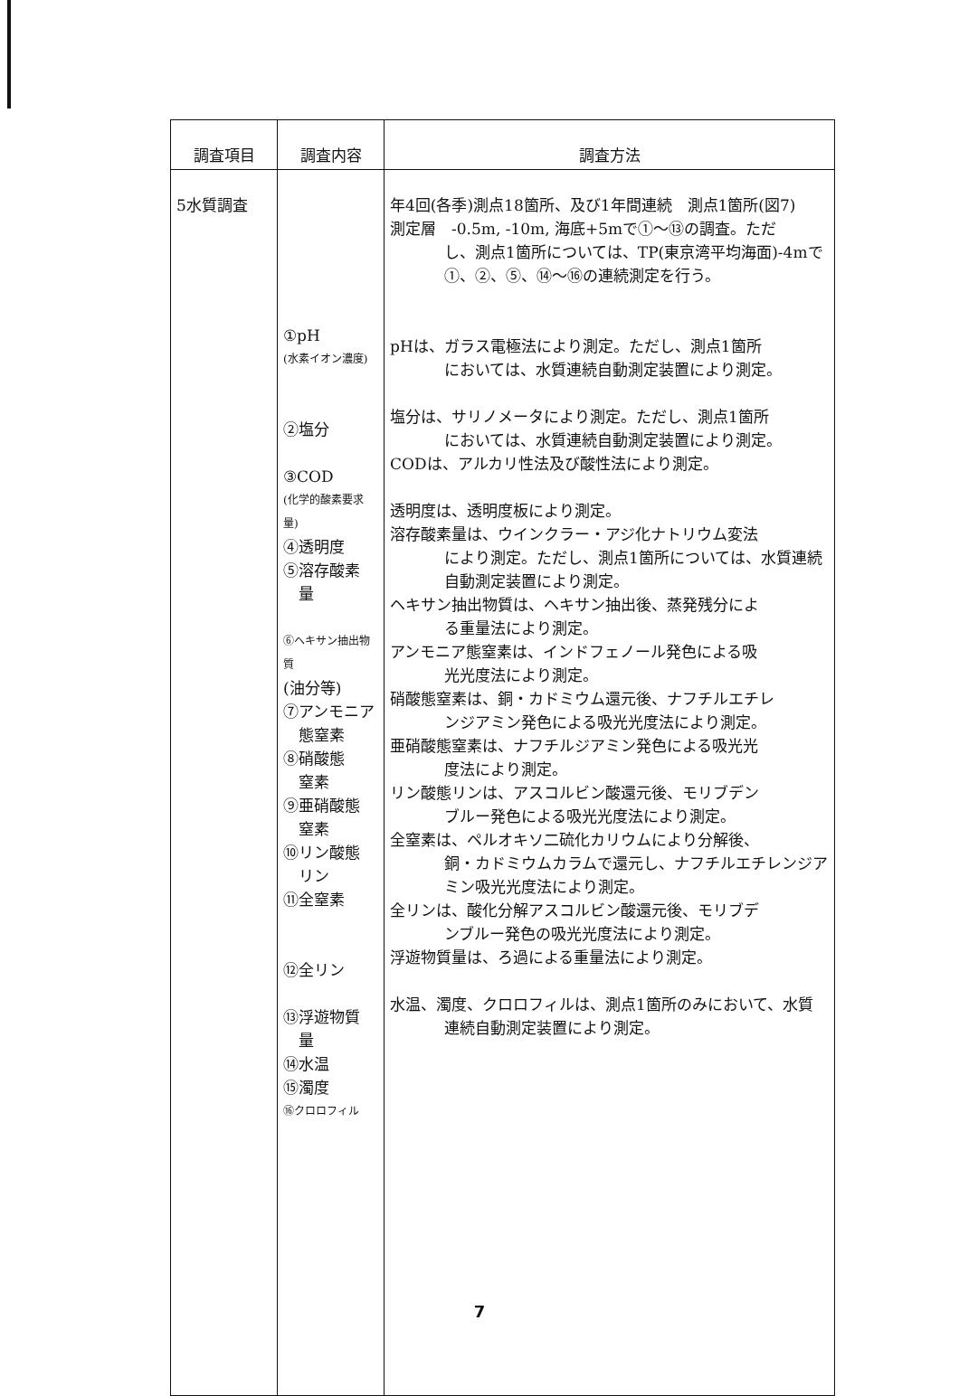| 調査項目 | 調査内容 | 調査方法 |
| --- | --- | --- |
| 5水質調査 | ①pH (水素イオン濃度) ②塩分 ③COD (化学的酸素要求量) ④透明度 ⑤溶存酸素 量 ⑥ヘキサン抽出物質 (油分等) ⑦アンモニア 態窒素 ⑧硝酸態 窒素 ⑨亜硝酸態 窒素 ⑩リン酸態 リン ⑪全窒素 ⑫全リン ⑬浮遊物質 量 ⑭水温 ⑮濁度 ⑯クロロフィル | 年4回(各季)測点18箇所、及び1年間連続 測点1箇所(図7) 測定層 -0.5m, -10m, 海底+5mで①～⑬の調査。ただ し、測点1箇所については、TP(東京湾平均海面)-4mで①、②、⑤、⑭～⑯の連続測定を行う。 pHは、ガラス電極法により測定。ただし、測点1箇所 においては、水質連続自動測定装置により測定。 塩分は、サリノメータにより測定。ただし、測点1箇所 においては、水質連続自動測定装置により測定。 CODは、アルカリ性法及び酸性法により測定。 透明度は、透明度板により測定。 溶存酸素量は、ウインクラー・アジ化ナトリウム変法 により測定。ただし、測点1箇所については、水質連続自動測定装置により測定。 ヘキサン抽出物質は、ヘキサン抽出後、蒸発残分によ る重量法により測定。 アンモニア態窒素は、インドフェノール発色による吸 光光度法により測定。 硝酸態窒素は、銅・カドミウム還元後、ナフチルエチレ ンジアミン発色による吸光光度法により測定。 亜硝酸態窒素は、ナフチルジアミン発色による吸光光 度法により測定。 リン酸態リンは、アスコルビン酸還元後、モリブデン ブルー発色による吸光光度法により測定。 全窒素は、ペルオキソ二硫化カリウムにより分解後、 銅・カドミウムカラムで還元し、ナフチルエチレンジアミン吸光光度法により測定。 全リンは、酸化分解アスコルビン酸還元後、モリブデ ンブルー発色の吸光光度法により測定。 浮遊物質量は、ろ過による重量法により測定。 水温、濁度、クロロフィルは、測点1箇所のみにおいて、水質 連続自動測定装置により測定。 |
7